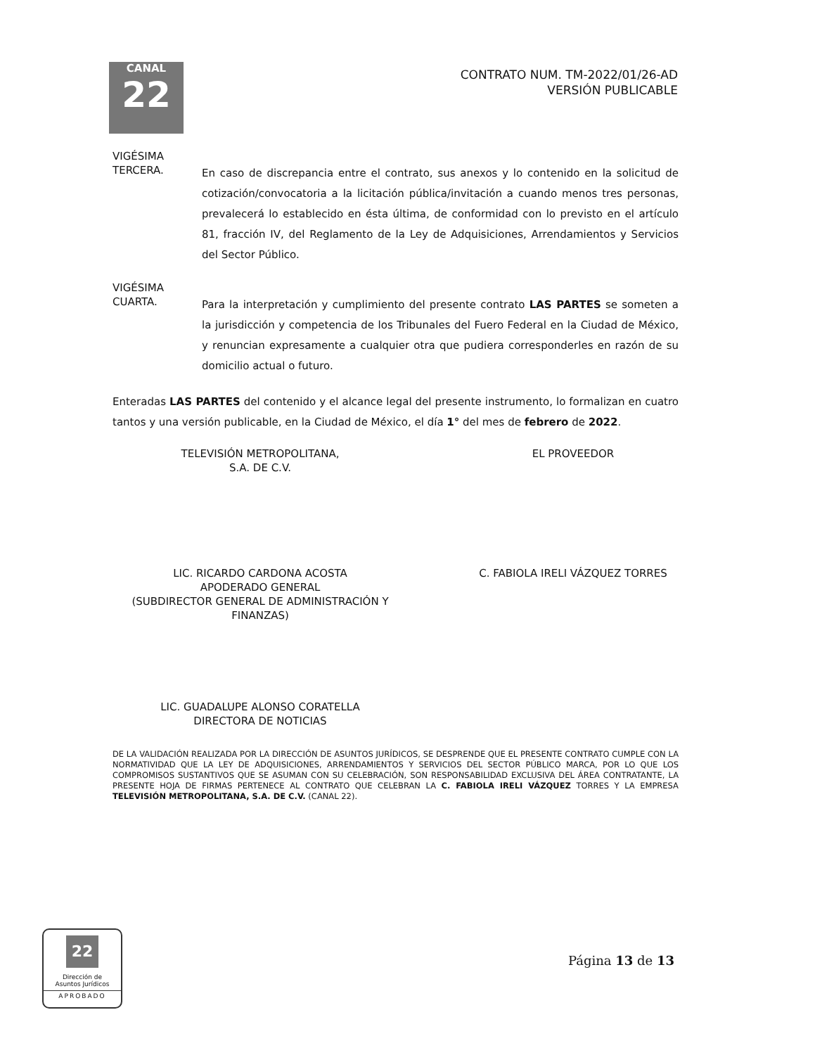CANAL
22
CONTRATO NUM. TM-2022/01/26-AD
VERSIÓN PUBLICABLE
VIGÉSIMA
TERCERA.
En caso de discrepancia entre el contrato, sus anexos y lo contenido en la solicitud de cotización/convocatoria a la licitación pública/invitación a cuando menos tres personas, prevalecerá lo establecido en ésta última, de conformidad con lo previsto en el artículo 81, fracción IV, del Reglamento de la Ley de Adquisiciones, Arrendamientos y Servicios del Sector Público.
VIGÉSIMA
CUARTA.
Para la interpretación y cumplimiento del presente contrato LAS PARTES se someten a la jurisdicción y competencia de los Tribunales del Fuero Federal en la Ciudad de México, y renuncian expresamente a cualquier otra que pudiera corresponderles en razón de su domicilio actual o futuro.
Enteradas LAS PARTES del contenido y el alcance legal del presente instrumento, lo formalizan en cuatro tantos y una versión publicable, en la Ciudad de México, el día 1° del mes de febrero de 2022.
TELEVISIÓN METROPOLITANA,
S.A. DE C.V.
LIC. RICARDO CARDONA ACOSTA
APODERADO GENERAL
(SUBDIRECTOR GENERAL DE ADMINISTRACIÓN Y FINANZAS)
EL PROVEEDOR
C. FABIOLA IRELI VÁZQUEZ TORRES
LIC. GUADALUPE ALONSO CORATELLA
DIRECTORA DE NOTICIAS
DE LA VALIDACIÓN REALIZADA POR LA DIRECCIÓN DE ASUNTOS JURÍDICOS, SE DESPRENDE QUE EL PRESENTE CONTRATO CUMPLE CON LA NORMATIVIDAD QUE LA LEY DE ADQUISICIONES, ARRENDAMIENTOS Y SERVICIOS DEL SECTOR PÚBLICO MARCA, POR LO QUE LOS COMPROMISOS SUSTANTIVOS QUE SE ASUMAN CON SU CELEBRACIÓN, SON RESPONSABILIDAD EXCLUSIVA DEL ÁREA CONTRATANTE, LA PRESENTE HOJA DE FIRMAS PERTENECE AL CONTRATO QUE CELEBRAN LA C. FABIOLA IRELI VÁZQUEZ TORRES Y LA EMPRESA TELEVISIÓN METROPOLITANA, S.A. DE C.V. (CANAL 22).
22
Dirección de
Asuntos Jurídicos
APROBADO
Página 13 de 13